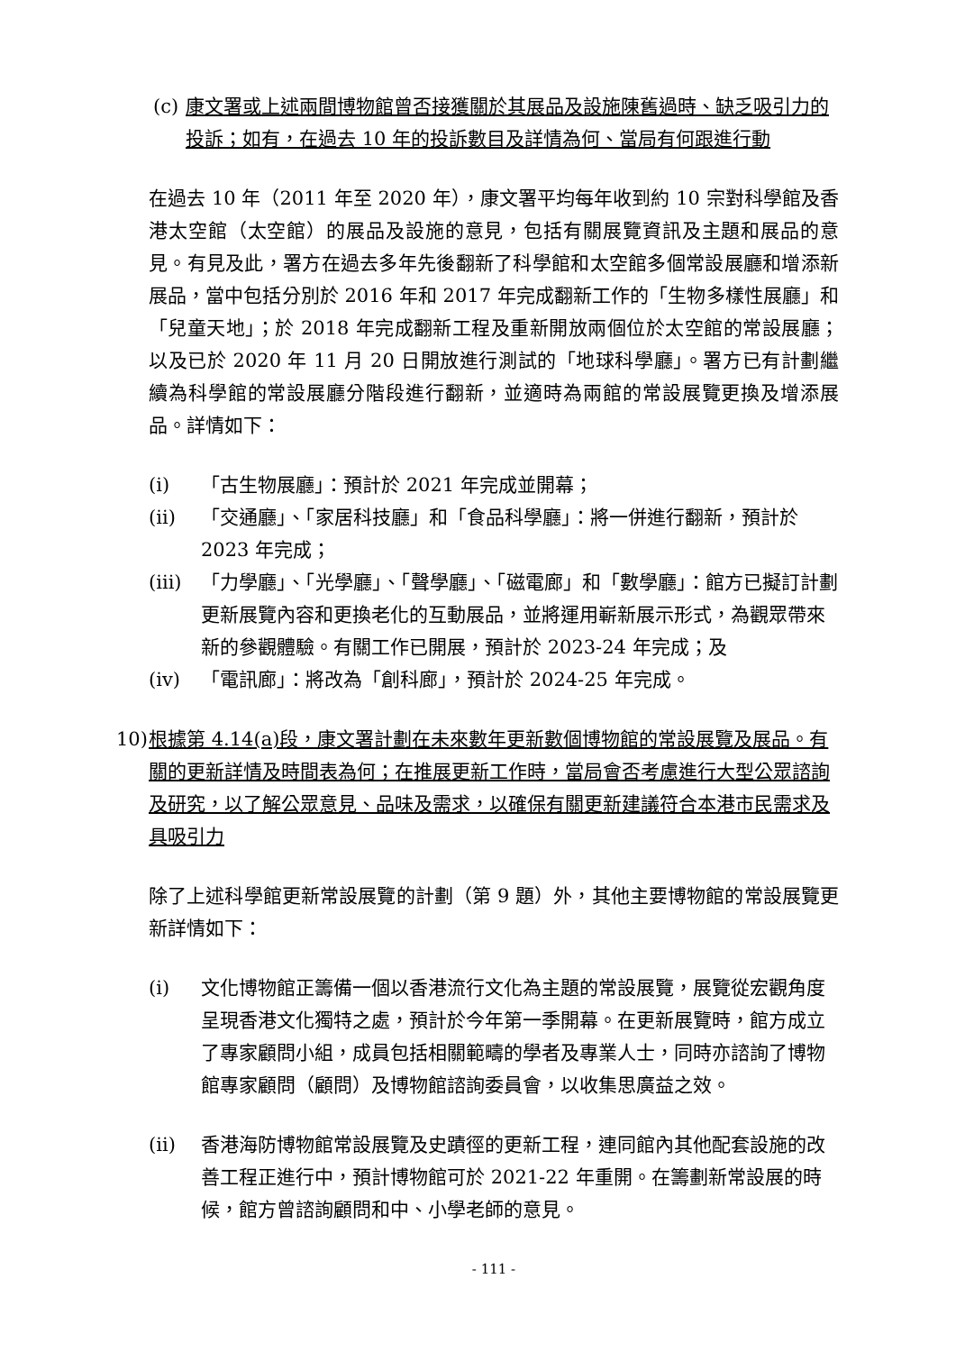(c) 康文署或上述兩間博物館曾否接獲關於其展品及設施陳舊過時、缺乏吸引力的投訴；如有，在過去 10 年的投訴數目及詳情為何、當局有何跟進行動
在過去 10 年（2011 年至 2020 年），康文署平均每年收到約 10 宗對科學館及香港太空館（太空館）的展品及設施的意見，包括有關展覽資訊及主題和展品的意見。有見及此，署方在過去多年先後翻新了科學館和太空館多個常設展廳和增添新展品，當中包括分別於 2016 年和 2017 年完成翻新工作的「生物多樣性展廳」和「兒童天地」；於 2018 年完成翻新工程及重新開放兩個位於太空館的常設展廳；以及已於 2020 年 11 月 20 日開放進行測試的「地球科學廳」。署方已有計劃繼續為科學館的常設展廳分階段進行翻新，並適時為兩館的常設展覽更換及增添展品。詳情如下：
(i) 「古生物展廳」：預計於 2021 年完成並開幕；
(ii) 「交通廳」、「家居科技廳」和「食品科學廳」：將一併進行翻新，預計於 2023 年完成；
(iii) 「力學廳」、「光學廳」、「聲學廳」、「磁電廊」和「數學廳」：館方已擬訂計劃更新展覽內容和更換老化的互動展品，並將運用嶄新展示形式，為觀眾帶來新的參觀體驗。有關工作已開展，預計於 2023-24 年完成；及
(iv) 「電訊廊」：將改為「創科廊」，預計於 2024-25 年完成。
10) 根據第 4.14(a)段，康文署計劃在未來數年更新數個博物館的常設展覽及展品。有關的更新詳情及時間表為何；在推展更新工作時，當局會否考慮進行大型公眾諮詢及研究，以了解公眾意見、品味及需求，以確保有關更新建議符合本港市民需求及具吸引力
除了上述科學館更新常設展覽的計劃（第 9 題）外，其他主要博物館的常設展覽更新詳情如下：
(i) 文化博物館正籌備一個以香港流行文化為主題的常設展覽，展覽從宏觀角度呈現香港文化獨特之處，預計於今年第一季開幕。在更新展覽時，館方成立了專家顧問小組，成員包括相關範疇的學者及專業人士，同時亦諮詢了博物館專家顧問（顧問）及博物館諮詢委員會，以收集思廣益之效。
(ii) 香港海防博物館常設展覽及史蹟徑的更新工程，連同館內其他配套設施的改善工程正進行中，預計博物館可於 2021-22 年重開。在籌劃新常設展的時候，館方曾諮詢顧問和中、小學老師的意見。
- 111 -